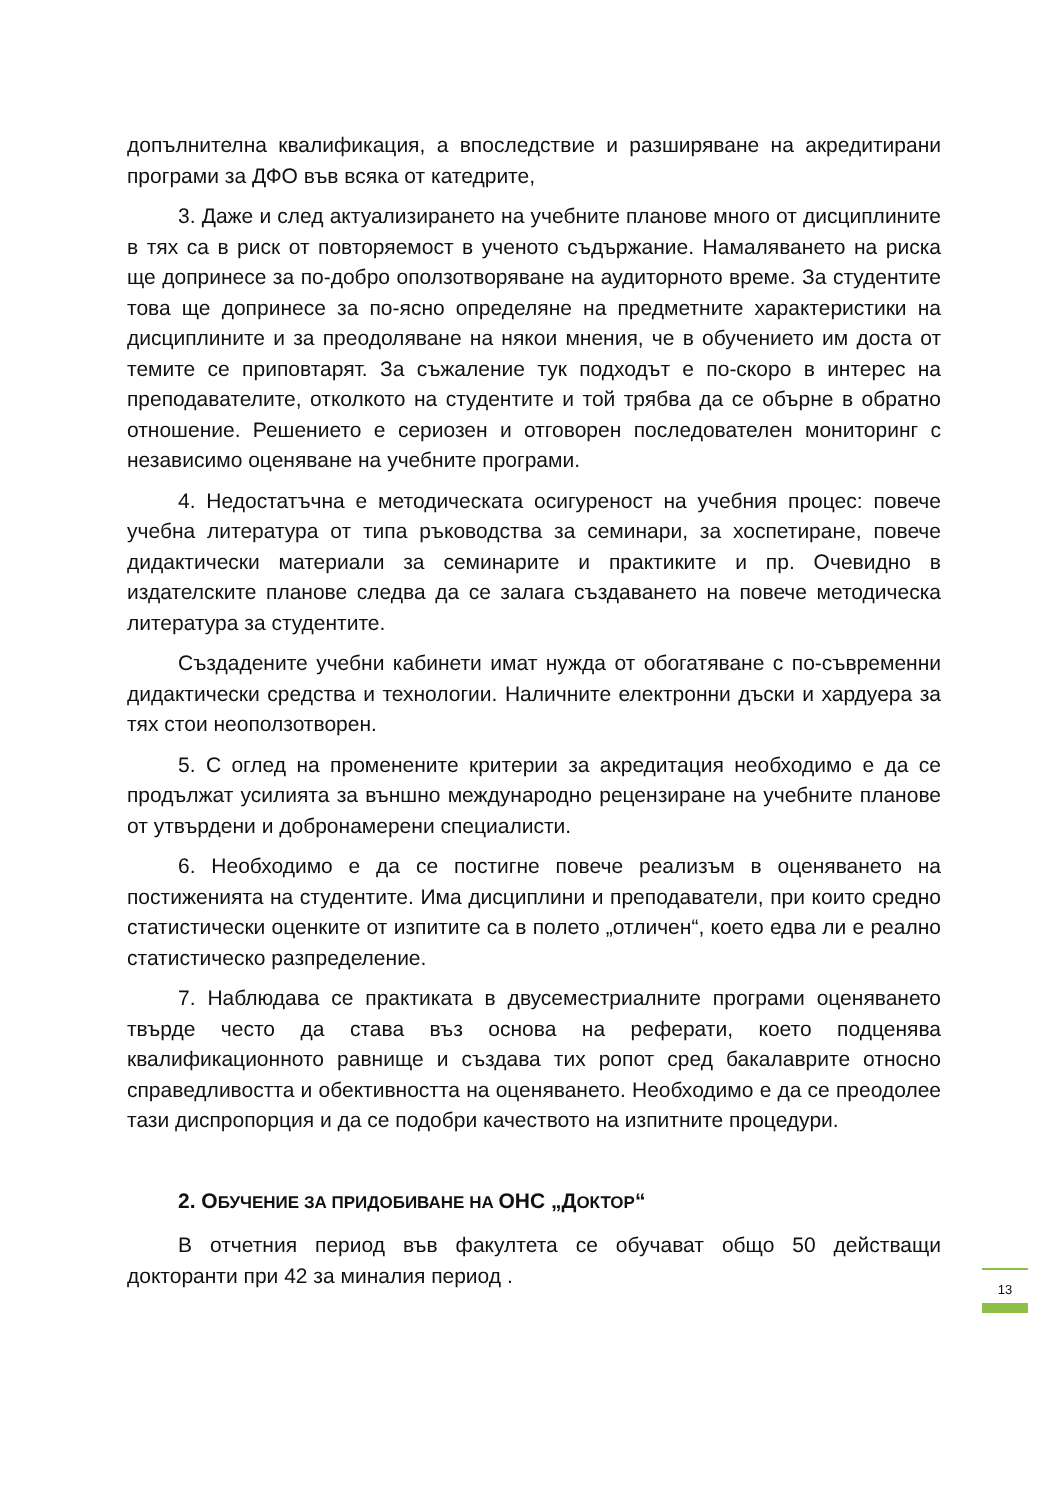допълнителна квалификация, а впоследствие и разширяване на акредитирани програми за ДФО във всяка от катедрите,
3. Даже и след актуализирането на учебните планове много от дисциплините в тях са в риск от повторяемост в ученото съдържание. Намаляването на риска ще допринесе за по-добро оползотворяване на аудиторното време. За студентите това ще допринесе за по-ясно определяне на предметните характеристики на дисциплините и за преодоляване на някои мнения, че в обучението им доста от темите се приповтарят. За съжаление тук подходът е по-скоро в интерес на преподавателите, отколкото на студентите и той трябва да се обърне в обратно отношение. Решението е сериозен и отговорен последователен мониторинг с независимо оценяване на учебните програми.
4. Недостатъчна е методическата осигуреност на учебния процес: повече учебна литература от типа ръководства за семинари, за хоспетиране, повече дидактически материали за семинарите и практиките и пр. Очевидно в издателските планове следва да се залага създаването на повече методическа литература за студентите.
Създадените учебни кабинети имат нужда от обогатяване с по-съвременни дидактически средства и технологии. Наличните електронни дъски и хардуера за тях стои неоползотворен.
5. С оглед на променените критерии за акредитация необходимо е да се продължат усилията за външно международно рецензиране на учебните планове от утвърдени и добронамерени специалисти.
6. Необходимо е да се постигне повече реализъм в оценяването на постиженията на студентите. Има дисциплини и преподаватели, при които средно статистически оценките от изпитите са в полето „отличен“, което едва ли е реално статистическо разпределение.
7. Наблюдава се практиката в двусеместриалните програми оценяването твърде често да става въз основа на реферати, което подценява квалификационното равнище и създава тих ропот сред бакалаврите относно справедливостта и обективността на оценяването. Необходимо е да се преодолее тази диспропорция и да се подобри качеството на изпитните процедури.
2. ОБУЧЕНИЕ ЗА ПРИДОБИВАНЕ НА ОНС „ДОКТОР“
В отчетния период във факултета се обучават общо 50 действащи докторанти при 42 за миналия период .
13